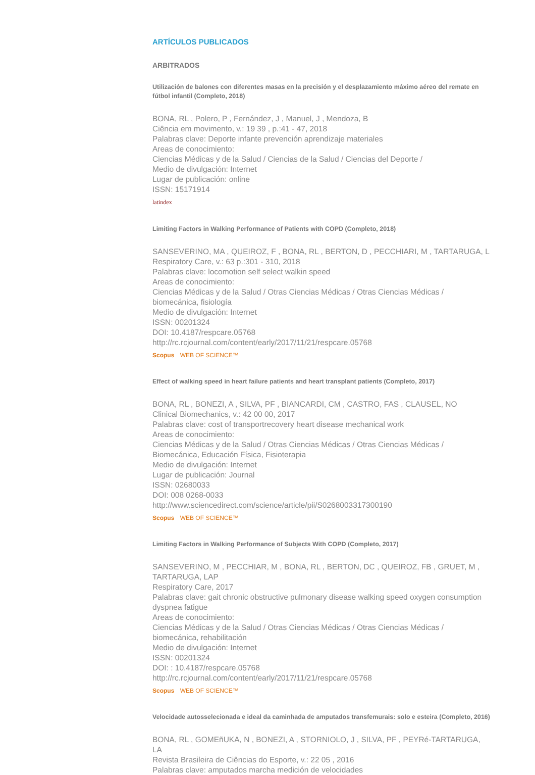ARTÍCULOS PUBLICADOS
ARBITRADOS
Utilización de balones con diferentes masas en la precisión y el desplazamiento máximo aéreo del remate en fútbol infantil (Completo, 2018)
BONA, RL , Polero, P , Fernández, J , Manuel, J , Mendoza, B
Ciência em movimento, v.: 19 39 , p.:41 - 47, 2018
Palabras clave: Deporte infante prevención aprendizaje materiales
Areas de conocimiento:
Ciencias Médicas y de la Salud / Ciencias de la Salud / Ciencias del Deporte /
Medio de divulgación: Internet
Lugar de publicación: online
ISSN: 15171914
latindex
Limiting Factors in Walking Performance of Patients with COPD (Completo, 2018)
SANSEVERINO, MA , QUEIROZ, F , BONA, RL , BERTON, D , PECCHIARI, M , TARTARUGA, L
Respiratory Care, v.: 63 p.:301 - 310, 2018
Palabras clave: locomotion self select walkin speed
Areas de conocimiento:
Ciencias Médicas y de la Salud / Otras Ciencias Médicas / Otras Ciencias Médicas / biomecánica, fisiología
Medio de divulgación: Internet
ISSN: 00201324
DOI: 10.4187/respcare.05768
http://rc.rcjournal.com/content/early/2017/11/21/respcare.05768
Scopus WEB OF SCIENCE™
Effect of walking speed in heart failure patients and heart transplant patients (Completo, 2017)
BONA, RL , BONEZI, A , SILVA, PF , BIANCARDI, CM , CASTRO, FAS , CLAUSEL, NO
Clinical Biomechanics, v.: 42 00 00, 2017
Palabras clave: cost of transportrecovery heart disease mechanical work
Areas de conocimiento:
Ciencias Médicas y de la Salud / Otras Ciencias Médicas / Otras Ciencias Médicas / Biomecánica, Educación Física, Fisioterapia
Medio de divulgación: Internet
Lugar de publicación: Journal
ISSN: 02680033
DOI: 008 0268-0033
http://www.sciencedirect.com/science/article/pii/S0268003317300190
Scopus WEB OF SCIENCE™
Limiting Factors in Walking Performance of Subjects With COPD (Completo, 2017)
SANSEVERINO, M , PECCHIAR, M , BONA, RL , BERTON, DC , QUEIROZ, FB , GRUET, M , TARTARUGA, LAP
Respiratory Care, 2017
Palabras clave: gait chronic obstructive pulmonary disease walking speed oxygen consumption dyspnea fatigue
Areas de conocimiento:
Ciencias Médicas y de la Salud / Otras Ciencias Médicas / Otras Ciencias Médicas / biomecánica, rehabilitación
Medio de divulgación: Internet
ISSN: 00201324
DOI: : 10.4187/respcare.05768
http://rc.rcjournal.com/content/early/2017/11/21/respcare.05768
Scopus WEB OF SCIENCE™
Velocidade autosselecionada e ideal da caminhada de amputados transfemurais: solo e esteira (Completo, 2016)
BONA, RL , GOMEñUKA, N , BONEZI, A , STORNIOLO, J , SILVA, PF , PEYRé-TARTARUGA, LA
Revista Brasileira de Ciências do Esporte, v.: 22 05 , 2016
Palabras clave: amputados marcha medición de velocidades